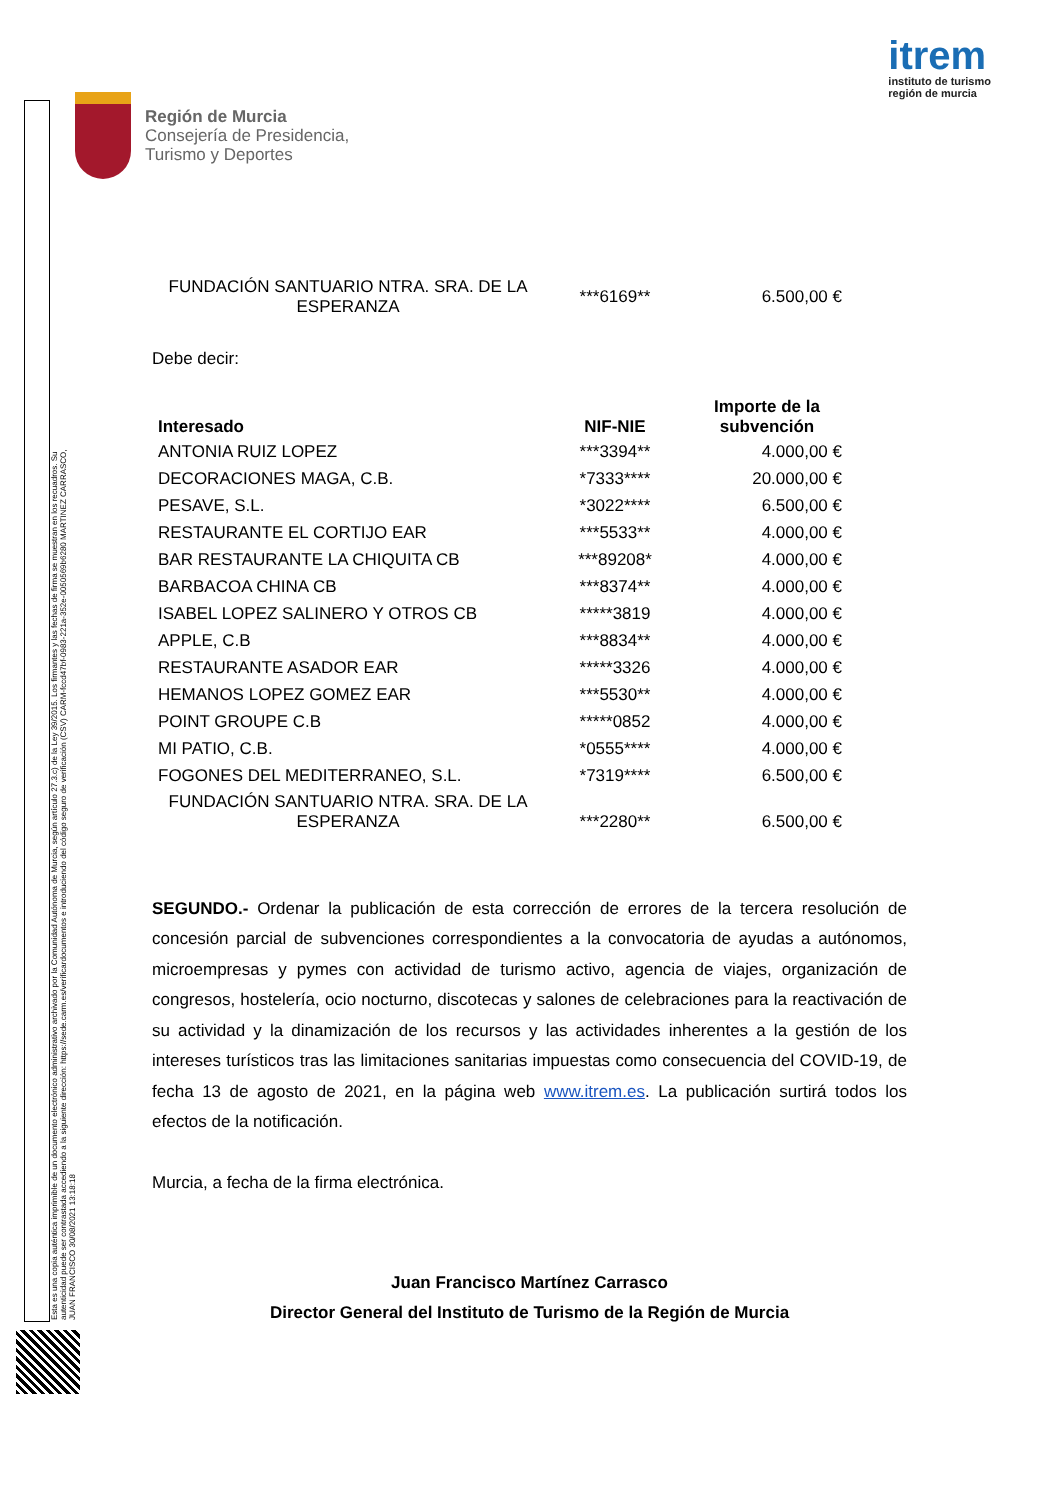Esta es una copia auténtica imprimible de un documento electrónico administrativo archivado por la Comunidad Autónoma de Murcia, según artículo 27.3.c) de la Ley 39/2015. Los firmantes y las fechas de firma se muestran en los recuadros. Su autenticidad puede ser contrastada accediendo a la siguiente dirección: https://sede.carm.es/verificardocumentos e introduciendo del código seguro de verificación (CSV) CARM-fccd47bf-0983-221a-352e-0050569b6280 MARTINEZ CARRASCO, JUAN FRANCISCO 30/08/2021 13:18:18
Región de Murcia
Consejería de Presidencia,
Turismo y Deportes
itrem
instituto de turismo
región de murcia
| FUNDACIÓN SANTUARIO NTRA. SRA. DE LA ESPERANZA | ***6169** | 6.500,00 € |
Debe decir:
| Interesado | NIF-NIE | Importe de la subvención |
| --- | --- | --- |
| ANTONIA RUIZ LOPEZ | ***3394** | 4.000,00 € |
| DECORACIONES MAGA, C.B. | *7333**** | 20.000,00 € |
| PESAVE, S.L. | *3022**** | 6.500,00 € |
| RESTAURANTE EL CORTIJO EAR | ***5533** | 4.000,00 € |
| BAR RESTAURANTE LA CHIQUITA CB | ***89208* | 4.000,00 € |
| BARBACOA CHINA CB | ***8374** | 4.000,00 € |
| ISABEL LOPEZ SALINERO Y OTROS CB | *****3819 | 4.000,00 € |
| APPLE, C.B | ***8834** | 4.000,00 € |
| RESTAURANTE ASADOR EAR | *****3326 | 4.000,00 € |
| HEMANOS LOPEZ GOMEZ EAR | ***5530** | 4.000,00 € |
| POINT GROUPE C.B | *****0852 | 4.000,00 € |
| MI PATIO, C.B. | *0555**** | 4.000,00 € |
| FOGONES DEL MEDITERRANEO, S.L. | *7319**** | 6.500,00 € |
| FUNDACIÓN SANTUARIO NTRA. SRA. DE LA ESPERANZA | ***2280** | 6.500,00 € |
SEGUNDO.- Ordenar la publicación de esta corrección de errores de la tercera resolución de concesión parcial de subvenciones correspondientes a la convocatoria de ayudas a autónomos, microempresas y pymes con actividad de turismo activo, agencia de viajes, organización de congresos, hostelería, ocio nocturno, discotecas y salones de celebraciones para la reactivación de su actividad y la dinamización de los recursos y las actividades inherentes a la gestión de los intereses turísticos tras las limitaciones sanitarias impuestas como consecuencia del COVID-19, de fecha 13 de agosto de 2021, en la página web www.itrem.es. La publicación surtirá todos los efectos de la notificación.
Murcia, a fecha de la firma electrónica.
Juan Francisco Martínez Carrasco
Director General del Instituto de Turismo de la Región de Murcia